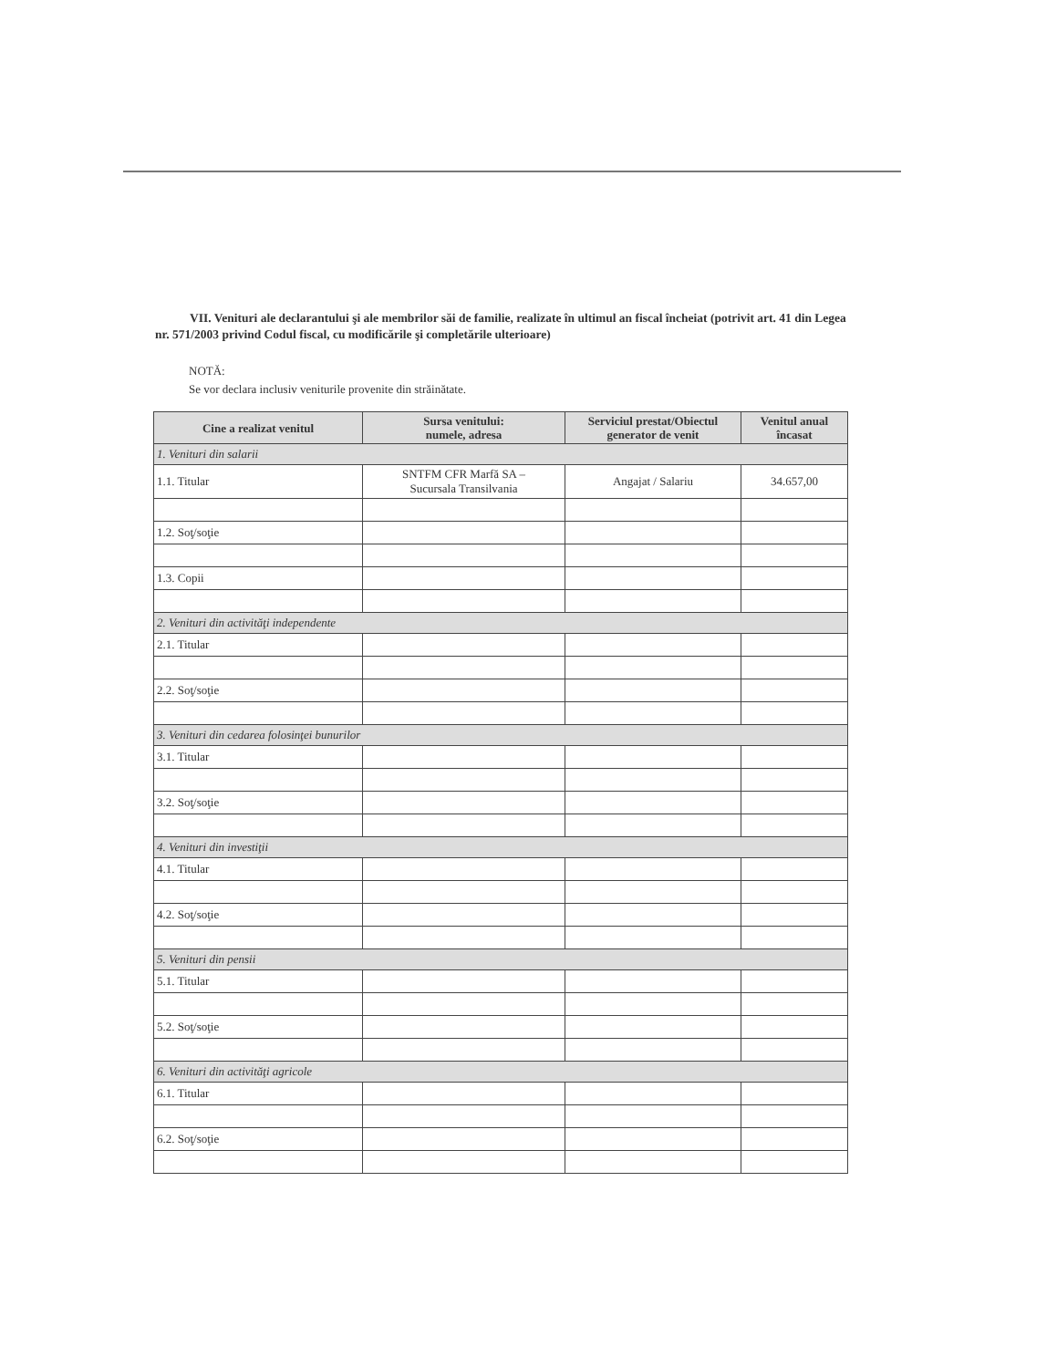VII. Venituri ale declarantului şi ale membrilor săi de familie, realizate în ultimul an fiscal încheiat (potrivit art. 41 din Legea nr. 571/2003 privind Codul fiscal, cu modificările şi completările ulterioare)
NOTĂ:
Se vor declara inclusiv veniturile provenite din străinătate.
| Cine a realizat venitul | Sursa venitului: numele, adresa | Serviciul prestat/Obiectul generator de venit | Venitul anual încasat |
| --- | --- | --- | --- |
| 1. Venituri din salarii | | | |
| 1.1. Titular | SNTFM CFR Marfă SA – Sucursala Transilvania | Angajat / Salariu | 34.657,00 |
| 1.2. Soţ/soţie | | | |
| 1.3. Copii | | | |
| 2. Venituri din activităţi independente | | | |
| 2.1. Titular | | | |
| 2.2. Soţ/soţie | | | |
| 3. Venituri din cedarea folosinţei bunurilor | | | |
| 3.1. Titular | | | |
| 3.2. Soţ/soţie | | | |
| 4. Venituri din investiţii | | | |
| 4.1. Titular | | | |
| 4.2. Soţ/soţie | | | |
| 5. Venituri din pensii | | | |
| 5.1. Titular | | | |
| 5.2. Soţ/soţie | | | |
| 6. Venituri din activităţi agricole | | | |
| 6.1. Titular | | | |
| 6.2. Soţ/soţie | | | |